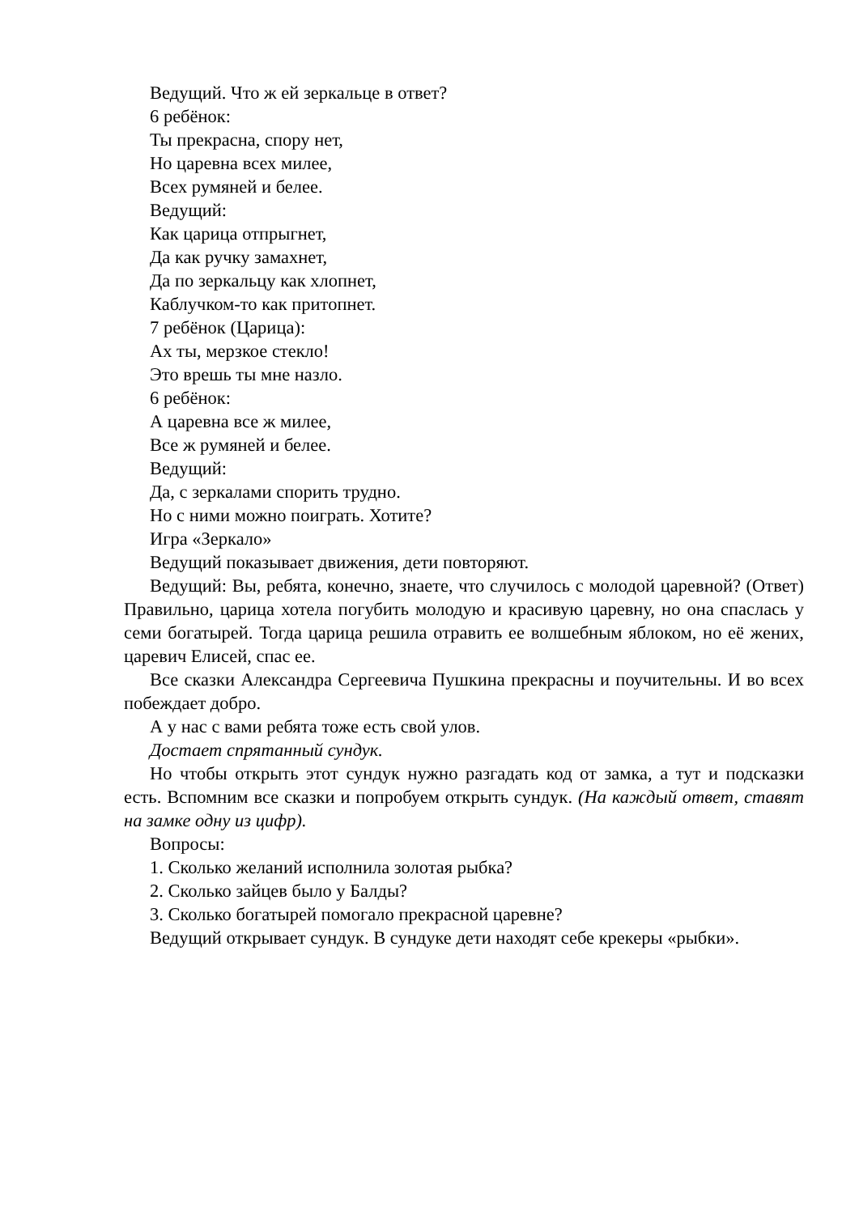Ведущий. Что ж ей зеркальце в ответ?
6 ребёнок:
Ты прекрасна, спору нет,
Но царевна всех милее,
Всех румяней и белее.
Ведущий:
Как царица отпрыгнет,
Да как ручку замахнет,
Да по зеркальцу как хлопнет,
Каблучком-то как притопнет.
7 ребёнок (Царица):
Ах ты, мерзкое стекло!
Это врешь ты мне назло.
6 ребёнок:
А царевна все ж милее,
Все ж румяней и белее.
Ведущий:
Да, с зеркалами спорить трудно.
Но с ними можно поиграть. Хотите?
Игра «Зеркало»
Ведущий показывает движения, дети повторяют.
Ведущий: Вы, ребята, конечно, знаете, что случилось с молодой царевной? (Ответ) Правильно, царица хотела погубить молодую и красивую царевну, но она спаслась у семи богатырей. Тогда царица решила отравить ее волшебным яблоком, но её жених, царевич Елисей, спас ее.
Все сказки Александра Сергеевича Пушкина прекрасны и поучительны. И во всех побеждает добро.
А у нас с вами ребята тоже есть свой улов.
Достает спрятанный сундук.
Но чтобы открыть этот сундук нужно разгадать код от замка, а тут и подсказки есть. Вспомним все сказки и попробуем открыть сундук. (На каждый ответ, ставят на замке одну из цифр).
Вопросы:
1. Сколько желаний исполнила золотая рыбка?
2. Сколько зайцев было у Балды?
3. Сколько богатырей помогало прекрасной царевне?
Ведущий открывает сундук. В сундуке дети находят себе крекеры «рыбки».